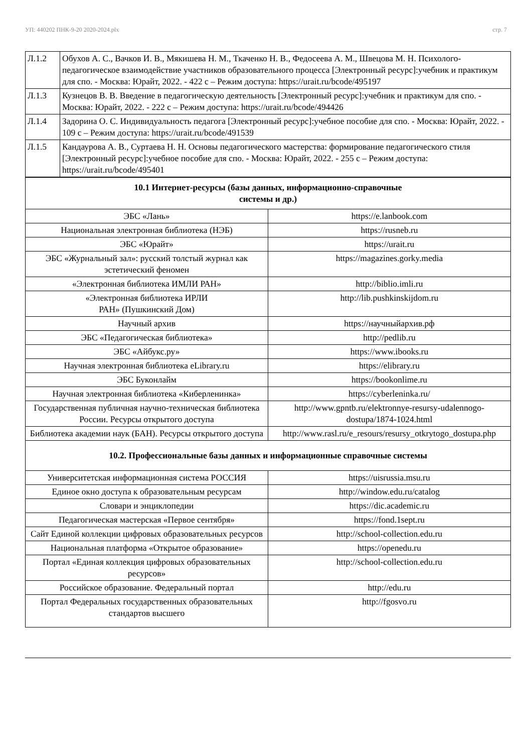УП: 440202 ПНК-9-20 2020-2024.plx стр. 7
| Л.1.2 | Обухов А. С., Вачков И. В., Мякишева Н. М., Ткаченко Н. В., Федосеева А. М., Швецова М. Н. Психолого-педагогическое взаимодействие участников образовательного процесса [Электронный ресурс]:учебник и практикум для спо. - Москва: Юрайт, 2022. - 422 с – Режим доступа: https://urait.ru/bcode/495197 |
| Л.1.3 | Кузнецов В. В. Введение в педагогическую деятельность [Электронный ресурс]:учебник и практикум для спо. - Москва: Юрайт, 2022. - 222 с – Режим доступа: https://urait.ru/bcode/494426 |
| Л.1.4 | Задорина О. С. Индивидуальность педагога [Электронный ресурс]:учебное пособие для спо. - Москва: Юрайт, 2022. - 109 с – Режим доступа: https://urait.ru/bcode/491539 |
| Л.1.5 | Кандаурова А. В., Суртаева Н. Н. Основы педагогического мастерства: формирование педагогического стиля [Электронный ресурс]:учебное пособие для спо. - Москва: Юрайт, 2022. - 255 с – Режим доступа: https://urait.ru/bcode/495401 |
| 10.1 Интернет-ресурсы (базы данных, информационно-справочные системы и др.) | |
| ЭБС «Лань» | https://e.lanbook.com |
| Национальная электронная библиотека (НЭБ) | https://rusneb.ru |
| ЭБС «Юрайт» | https://urait.ru |
| ЭБС «Журнальный зал»: русский толстый журнал как эстетический феномен | https://magazines.gorky.media |
| «Электронная библиотека ИМЛИ РАН» | http://biblio.imli.ru |
| «Электронная библиотека ИРЛИ РАН» (Пушкинский Дом) | http://lib.pushkinskijdom.ru |
| Научный архив | https://научныйархив.рф |
| ЭБС «Педагогическая библиотека» | http://pedlib.ru |
| ЭБС «Айбукс.ру» | https://www.ibooks.ru |
| Научная электронная библиотека eLibrary.ru | https://elibrary.ru |
| ЭБС Буконлайм | https://bookonlime.ru |
| Научная электронная библиотека «Киберленинка» | https://cyberleninka.ru/ |
| Государственная публичная научно-техническая библиотека России. Ресурсы открытого доступа | http://www.gpntb.ru/elektronnye-resursy-udalennogo-dostupa/1874-1024.html |
| Библиотека академии наук (БАН). Ресурсы открытого доступа | http://www.rasl.ru/e_resours/resursy_otkrytogo_dostupa.php |
| 10.2. Профессиональные базы данных и информационные справочные системы | |
| Университетская информационная система РОССИЯ | https://uisrussia.msu.ru |
| Единое окно доступа к образовательным ресурсам | http://window.edu.ru/catalog |
| Словари и энциклопедии | https://dic.academic.ru |
| Педагогическая мастерская «Первое сентября» | https://fond.1sept.ru |
| Сайт Единой коллекции цифровых образовательных ресурсов | http://school-collection.edu.ru |
| Национальная платформа «Открытое образование» | https://openedu.ru |
| Портал «Единая коллекция цифровых образовательных ресурсов» | http://school-collection.edu.ru |
| Российское образование. Федеральный портал | http://edu.ru |
| Портал Федеральных государственных образовательных стандартов высшего | http://fgosvo.ru |